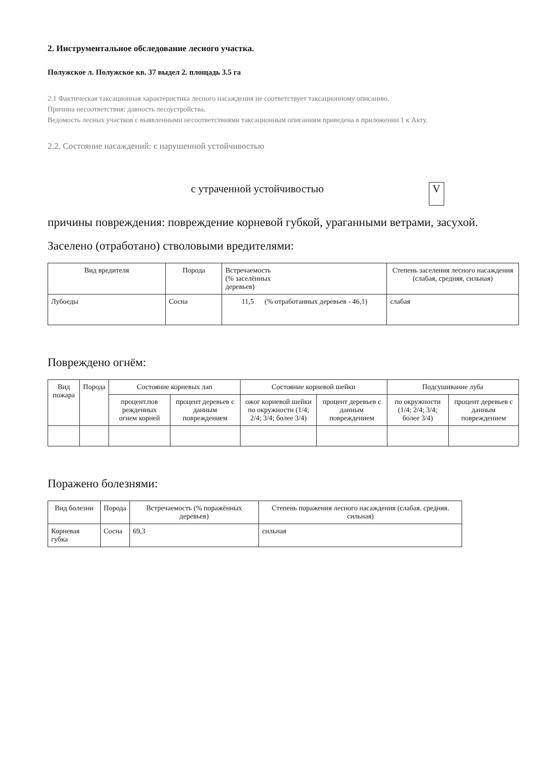2. Инструментальное обследование лесного участка.
Полужское л. Полужское кв. 37 выдел 2. площадь 3.5 га
2.1 Фактическая таксационная характеристика лесного насаждения не соответствует таксационному описанию.
Причина несоответствия: давность лесоустройства.
Ведомость лесных участков с выявленными несоответствиями таксационным описаниям приведена в приложении 1 к Акту.
2.2. Состояние насаждений: с нарушенной устойчивостью
с утраченной устойчивостью V
причины повреждения: повреждение корневой губкой, ураганными ветрами, засухой.
Заселено (отработано) стволовыми вредителями:
| Вид вредителя | Порода | Встречаемость (% заселённых деревьев) | Степень заселения лесного насаждения (слабая, средняя, сильная) |
| --- | --- | --- | --- |
| Лубоеды | Сосна | 11,5 (% отработанных деревьев - 46,1) | слабая |
Повреждено огнём:
| Вид пожара | Порода | Состояние корневых лап | | Состояние корневой шейки | | Подсушивание луба | |
| --- | --- | --- | --- | --- | --- | --- | --- |
| | | процент.пов режденных огнем корней | процент деревьев с данным повреждением | ожог корневой шейки по окружности (1/4; 2/4; 3/4; более 3/4) | процент деревьев с данным повреждением | по окружности (1/4; 2/4; 3/4; более 3/4) | процент деревьев с данным повреждением |
Поражено болезнями:
| Вид болезни | Порода | Встречаемость (% поражённых деревьев) | Степень поражения лесного насаждения (слабая. средняя. сильная) |
| --- | --- | --- | --- |
| Корневая губка | Сосна | 69,3 | сильная |